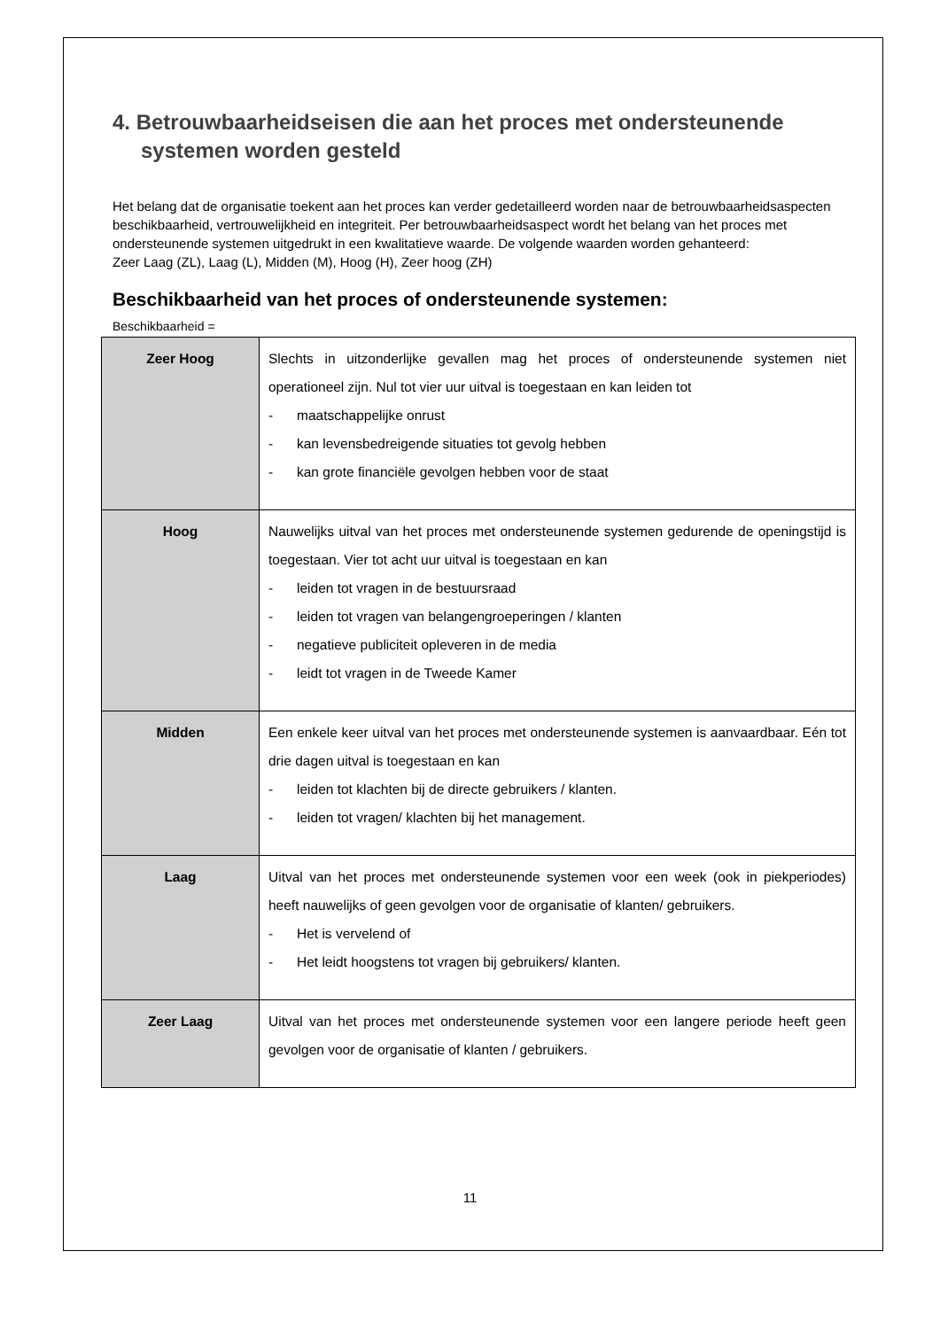4. Betrouwbaarheidseisen die aan het proces met ondersteunende systemen worden gesteld
Het belang dat de organisatie toekent aan het proces kan verder gedetailleerd worden naar de betrouwbaarheidsaspecten beschikbaarheid, vertrouwelijkheid en integriteit. Per betrouwbaarheidsaspect wordt het belang van het proces met ondersteunende systemen uitgedrukt in een kwalitatieve waarde. De volgende waarden worden gehanteerd:
Zeer Laag (ZL), Laag (L), Midden (M), Hoog (H), Zeer hoog (ZH)
Beschikbaarheid van het proces of ondersteunende systemen:
Beschikbaarheid =
| Zeer Hoog | Slechts in uitzonderlijke gevallen mag het proces of ondersteunende systemen niet operationeel zijn. Nul tot vier uur uitval is toegestaan en kan leiden tot - maatschappelijke onrust - kan levensbedreigende situaties tot gevolg hebben - kan grote financiële gevolgen hebben voor de staat |
| Hoog | Nauwelijks uitval van het proces met ondersteunende systemen gedurende de openingstijd is toegestaan. Vier tot acht uur uitval is toegestaan en kan - leiden tot vragen in de bestuursraad - leiden tot vragen van belangengroeperingen / klanten - negatieve publiciteit opleveren in de media - leidt tot vragen in de Tweede Kamer |
| Midden | Een enkele keer uitval van het proces met ondersteunende systemen is aanvaardbaar. Eén tot drie dagen uitval is toegestaan en kan - leiden tot klachten bij de directe gebruikers / klanten. - leiden tot vragen/ klachten bij het management. |
| Laag | Uitval van het proces met ondersteunende systemen voor een week (ook in piekperiodes) heeft nauwelijks of geen gevolgen voor de organisatie of klanten/ gebruikers. - Het is vervelend of - Het leidt hoogstens tot vragen bij gebruikers/ klanten. |
| Zeer Laag | Uitval van het proces met ondersteunende systemen voor een langere periode heeft geen gevolgen voor de organisatie of klanten / gebruikers. |
11